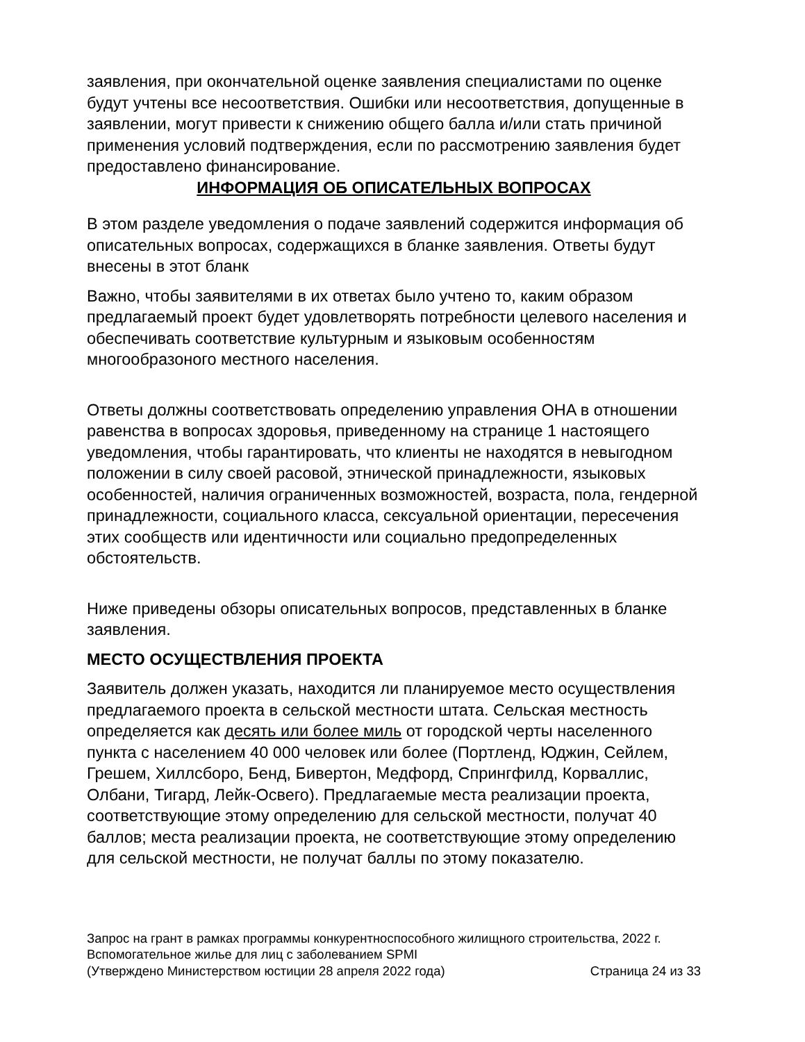заявления, при окончательной оценке заявления специалистами по оценке будут учтены все несоответствия. Ошибки или несоответствия, допущенные в заявлении, могут привести к снижению общего балла и/или стать причиной применения условий подтверждения, если по рассмотрению заявления будет предоставлено финансирование.
ИНФОРМАЦИЯ ОБ ОПИСАТЕЛЬНЫХ ВОПРОСАХ
В этом разделе уведомления о подаче заявлений содержится информация об описательных вопросах, содержащихся в бланке заявления. Ответы будут внесены в этот бланк
Важно, чтобы заявителями в их ответах было учтено то, каким образом предлагаемый проект будет удовлетворять потребности целевого населения и обеспечивать соответствие культурным и языковым особенностям многообразоного местного населения.
Ответы должны соответствовать определению управления OHA в отношении равенства в вопросах здоровья, приведенному на странице 1 настоящего уведомления, чтобы гарантировать, что клиенты не находятся в невыгодном положении в силу своей расовой, этнической принадлежности, языковых особенностей, наличия ограниченных возможностей, возраста, пола, гендерной принадлежности, социального класса, сексуальной ориентации, пересечения этих сообществ или идентичности или социально предопределенных обстоятельств.
Ниже приведены обзоры описательных вопросов, представленных в бланке заявления.
МЕСТО ОСУЩЕСТВЛЕНИЯ ПРОЕКТА
Заявитель должен указать, находится ли планируемое место осуществления предлагаемого проекта в сельской местности штата. Сельская местность определяется как десять или более миль от городской черты населенного пункта с населением 40 000 человек или более (Портленд, Юджин, Сейлем, Грешем, Хиллсборо, Бенд, Бивертон, Медфорд, Спрингфилд, Корваллис, Олбани, Тигард, Лейк-Освего). Предлагаемые места реализации проекта, соответствующие этому определению для сельской местности, получат 40 баллов; места реализации проекта, не соответствующие этому определению для сельской местности, не получат баллы по этому показателю.
Запрос на грант в рамках программы конкурентноспособного жилищного строительства, 2022 г.
Вспомогательное жилье для лиц с заболеванием SPMI
(Утверждено Министерством юстиции 28 апреля 2022 года) Страница 24 из 33